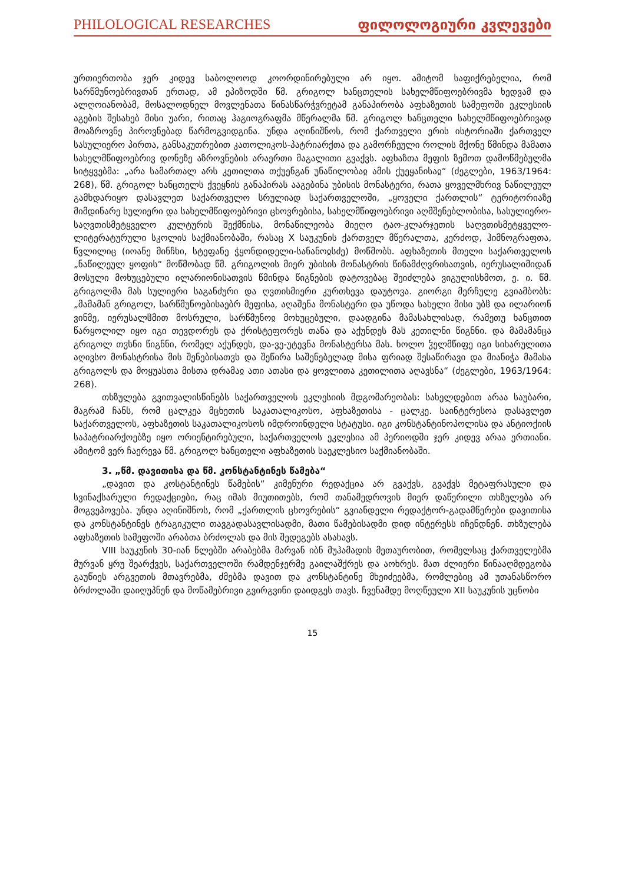PHILOLOGICAL RESEARCHES ფილოლოგიური კვლევები
ურთიერთობა ჯერ კიდევ საბოლოოდ კოორდინირებული არ იყო. ამიტომ საფიქრებელია, რომ სარწმუნოებრივთან ერთად, ამ ეპიზოდში წმ. გრიგოლ ხანცთელის სახელმწიფოებრივმა ხედვამ და ალღოიანობამ, მოსალოდნელ მოვლენათა წინასწარჭვრეტამ განაპირობა აფხაზეთის სამეფოში ეკლესიის აგების შესახებ მისი უარი, რითაც ჰაგიოგრაფმა მწერალმა წმ. გრიგოლ ხანცთელი სახელმწიფოებრივად მოაზროვნე პიროვნებად წარმოგვიდგინა. უნდა აღინიშნოს, რომ ქართველი ერის ისტორიაში ქართველ სასულიერო პირთა, განსაკუთრებით კათოლიკოს-პატრიარქთა და გამორჩეული როლის მქონე წმინდა მამათა სახელმწიფოებრივ დონეზე აზროვნების არაერთი მაგალითი გვაქვს. აფხაზთა მეფის ზემოთ დამოწმებულმა სიტყვებმა: „არა სამართალ არს კეთილთა თქუენგან უნაწილობაჲ ამის ქუეყანისაჲ“ (ძეგლები, 1963/1964: 268), წმ. გრიგოლ ხანცთელს ქვეყნის განაპირას ააგებინა უბისის მონასტერი, რათა ყოველმხრივ ნაწილეულ გამხდარიყო დასავლეთ საქართველო სრულიად საქართველოში, „ყოველი ქართლის“ ტერიტორიაზე მიმდინარე სულიერი და სახელმწიფოებრივი ცხოვრებისა, სახელმწიფოებრივი აღმშენებლობისა, სასულიერო-საღვთისმეტყველო კულტურის შექმნისა, მონაწილეობა მიეღო ტაო-კლარჯეთის საღვთისმეტყველო-ლიტერატურული სკოლის საქმიანობაში, რასაც X საუკუნის ქართველ მწერალთა, კერძოდ, ჰიმნოგრაფთა, წვლილიც (იოანე მინჩხი, სტეფანე ჭყონდიდელი-სანანოჲსძე) მოწმობს. აფხაზეთის მთელი საქართველოს „ნაწილეულ ყოფის“ მოწმობად წმ. გრიგოლის მიერ უბისის მონასტრის წინამძღვრისათვის, იერუსალიმიდან მოსული მოხუცებული ილარიონისათვის წმინდა წიგნების დატოვებაც შეიძლება ვიგულისხმოთ, ე. ი. წმ. გრიგოლმა მას სულიერი საგანძური და ღვთისმიერი კურთხევა დაუტოვა. გიორგი მერჩულე გვიამბობს: „მამამან გრიგოლ, სარწმუნოებისაებრ მეფისა, აღაშენა მონასტერი და უწოდა სახელი მისი უბჱ და ილარიონ ვინმე, იერუსალჱმით მოსრული, სარწმუნოჲ მოხუცებული, დაადგინა მამასახლისად, რამეთუ ხანცთით წარყოლილ იყო იგი თევდორეს და ქრისტეფორეს თანა და აქუნდეს მას კეთილნი წიგნნი. და მამამანცა გრიგოლ თჳსნი წიგნნი, რომელ აქუნდეს, და-ვე-უტევნა მონასტერსა მას. ხოლო ჴელმწიფე იგი სიხარულითა აღივსო მონასტრისა მის შენებისათჳს და შეწირა საშენებელად მისა ფრიად შესაწირავი და მიანიჭა მამასა გრიგოლს და მოყუასთა მისთა დრამაჲ ათი ათასი და ყოვლითა კეთილითა აღავსნა“ (ძეგლები, 1963/1964: 268).
თხზულება გვითვალისწინებს საქართველოს ეკლესიის მდგომარეობას: სახელდებით არაა საუბარი, მაგრამ ჩანს, რომ ცალკეა მცხეთის საკათალიკოსო, აფხაზეთისა - ცალკე. საინტერესოა დასავლეთ საქართველოს, აფხაზეთის საკათალიკოსოს იმდროინდელი სტატუსი. იგი კონსტანტინოპოლისა და ანტიოქიის საპატრიარქოებზე იყო ორიენტირებული, საქართველოს ეკლესია ამ პერიოდში ჯერ კიდევ არაა ერთიანი. ამიტომ ვერ ჩაერევა წმ. გრიგოლ ხანცთელი აფხაზეთის საეკლესიო საქმიანობაში.
3. „წმ. დავითისა და წმ. კონსტანტინეს წამება“
„დავით და კოსტანტინეს წამების“ კიმენური რედაქცია არ გვაქვს, გვაქვს მეტაფრასული და სვინაქსარული რედაქციები, რაც იმას მიუთითებს, რომ თანამედროვის მიერ დაწერილი თხზულება არ მოგვეპოვება. უნდა აღინიშნოს, რომ „ქართლის ცხოვრების“ გვიანდელი რედაქტორ-გადამწერები დავითისა და კონსტანტინეს ტრაგიკული თავგადასავლისადმი, მათი წამებისადმი დიდ ინტერესს იჩენდნენ. თხზულება აფხაზეთის სამეფოში არაბთა ბრძოლას და მის შედეგებს ასახავს.
VIII საუკუნის 30-იან წლებში არაბებმა მარვან იბნ მუჰამადის მეთაურობით, რომელსაც ქართველებმა მურვან ყრუ შეარქვეს, საქართველოში რამდენჯერმე გაილაშქრეს და აოხრეს. მათ ძლიერი წინააღმდეგობა გაუწიეს არგვეთის მთავრებმა, ძმებმა დავით და კონსტანტინე მხეიძეებმა, რომლებიც ამ უთანასწორო ბრძოლაში დაიღუპნენ და მოწამებრივი გვირგვინი დაიდგეს თავს. ჩვენამდე მოღწეული XII საუკუნის უცნობი
15